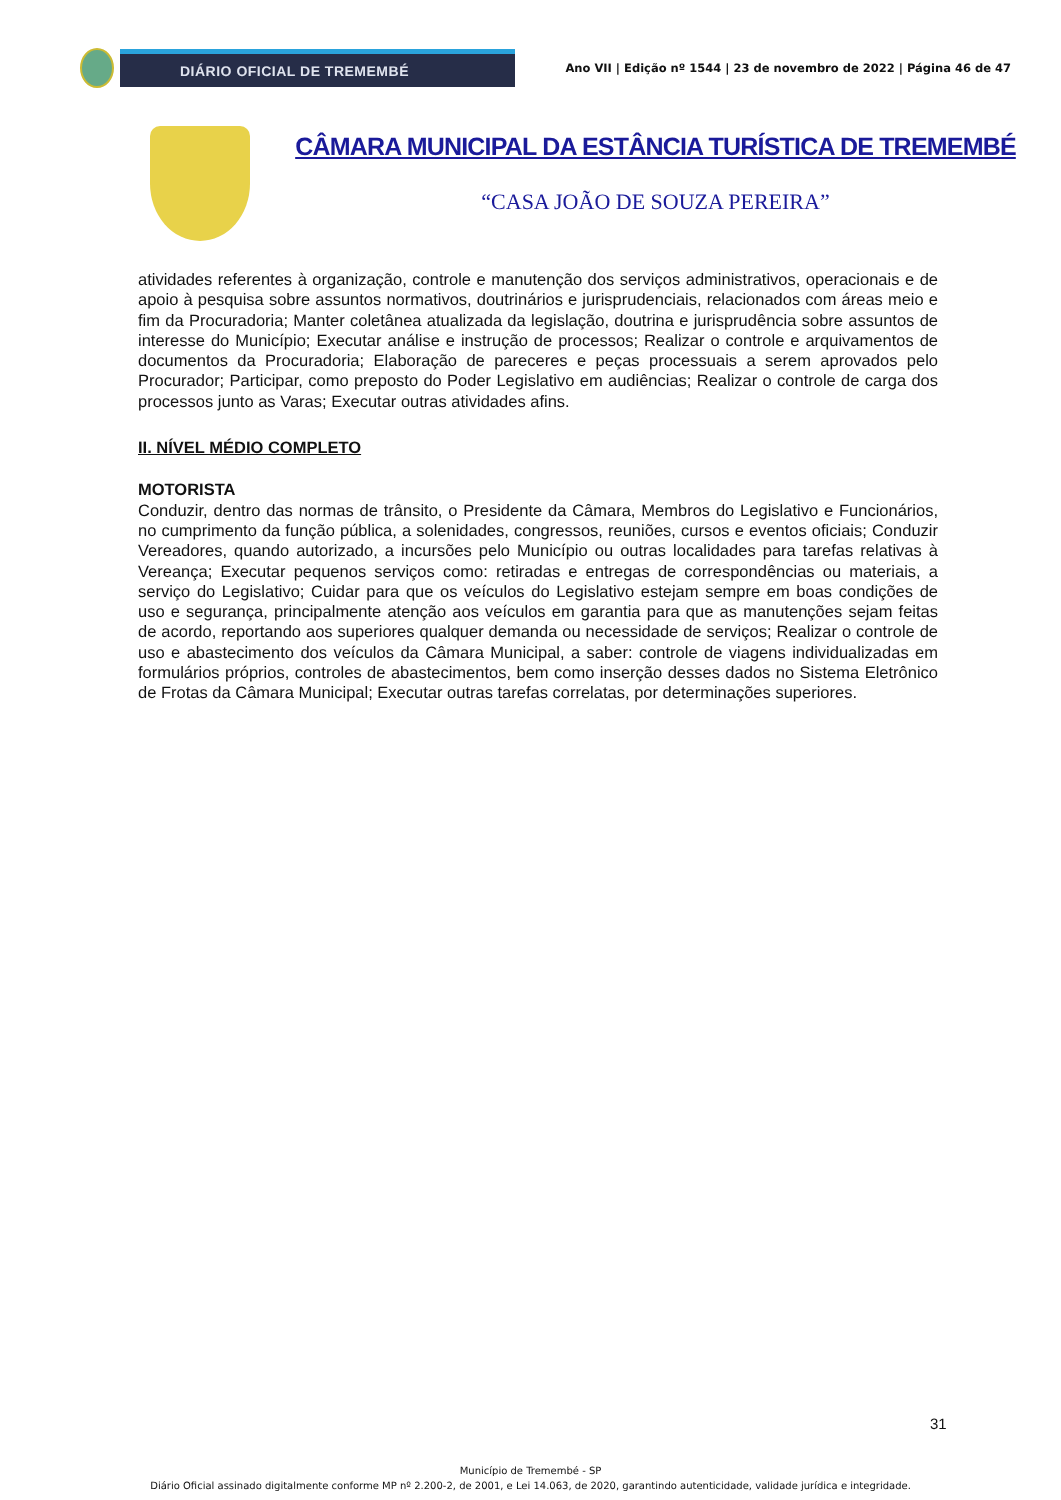DIÁRIO OFICIAL DE TREMEMBÉ
Ano VII | Edição nº 1544 | 23 de novembro de 2022 | Página 46 de 47
CÂMARA MUNICIPAL DA ESTÂNCIA TURÍSTICA DE TREMEMBÉ
“CASA JOÃO DE SOUZA PEREIRA”
atividades referentes à organização, controle e manutenção dos serviços administrativos, operacionais e de apoio à pesquisa sobre assuntos normativos, doutrinários e jurisprudenciais, relacionados com áreas meio e fim da Procuradoria; Manter coletânea atualizada da legislação, doutrina e jurisprudência sobre assuntos de interesse do Município; Executar análise e instrução de processos; Realizar o controle e arquivamentos de documentos da Procuradoria; Elaboração de pareceres e peças processuais a serem aprovados pelo Procurador; Participar, como preposto do Poder Legislativo em audiências; Realizar o controle de carga dos processos junto as Varas; Executar outras atividades afins.
II. NÍVEL MÉDIO COMPLETO
MOTORISTA
Conduzir, dentro das normas de trânsito, o Presidente da Câmara, Membros do Legislativo e Funcionários, no cumprimento da função pública, a solenidades, congressos, reuniões, cursos e eventos oficiais; Conduzir Vereadores, quando autorizado, a incursões pelo Município ou outras localidades para tarefas relativas à Vereança; Executar pequenos serviços como: retiradas e entregas de correspondências ou materiais, a serviço do Legislativo; Cuidar para que os veículos do Legislativo estejam sempre em boas condições de uso e segurança, principalmente atenção aos veículos em garantia para que as manutenções sejam feitas de acordo, reportando aos superiores qualquer demanda ou necessidade de serviços; Realizar o controle de uso e abastecimento dos veículos da Câmara Municipal, a saber: controle de viagens individualizadas em formulários próprios, controles de abastecimentos, bem como inserção desses dados no Sistema Eletrônico de Frotas da Câmara Municipal; Executar outras tarefas correlatas, por determinações superiores.
31
Município de Tremembé - SP
Diário Oficial assinado digitalmente conforme MP nº 2.200-2, de 2001, e Lei 14.063, de 2020, garantindo autenticidade, validade jurídica e integridade.